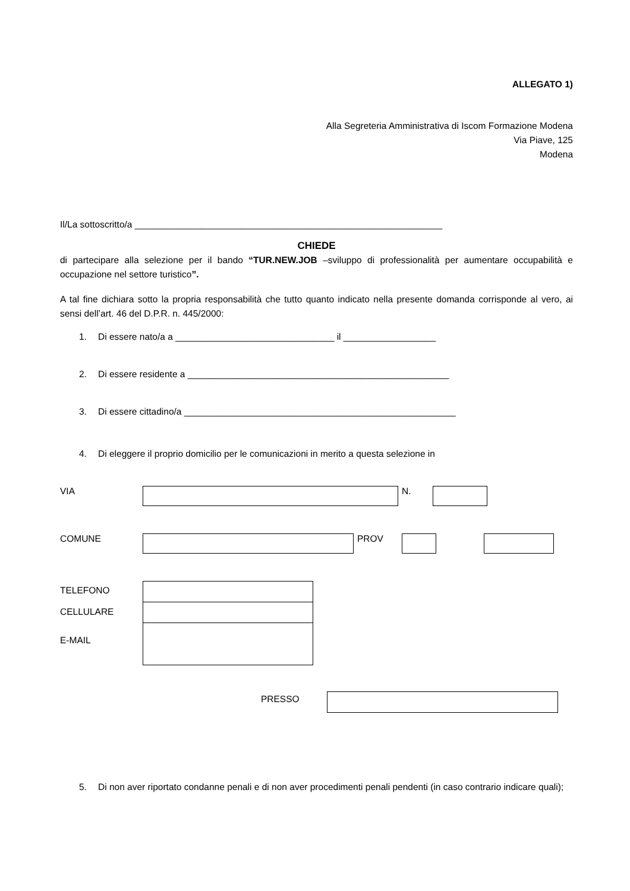ALLEGATO 1)
Alla Segreteria Amministrativa di Iscom Formazione Modena
Via Piave, 125
Modena
Il/La sottoscritto/a ____________________________________________________________
CHIEDE
di partecipare alla selezione per il bando “TUR.NEW.JOB –sviluppo di professionalità per aumentare occupabilità e occupazione nel settore turistico”.
A tal fine dichiara sotto la propria responsabilità che tutto quanto indicato nella presente domanda corrisponde al vero, ai sensi dell’art. 46 del D.P.R. n. 445/2000:
1. Di essere nato/a a _______________________________ il __________________
2. Di essere residente a ___________________________________________________
3. Di essere cittadino/a _____________________________________________________
4. Di eleggere il proprio domicilio per le comunicazioni in merito a questa selezione in
VIA N.
COMUNE PROV
TELEFONO
CELLULARE
E-MAIL
PRESSO
5. Di non aver riportato condanne penali e di non aver procedimenti penali pendenti (in caso contrario indicare quali);